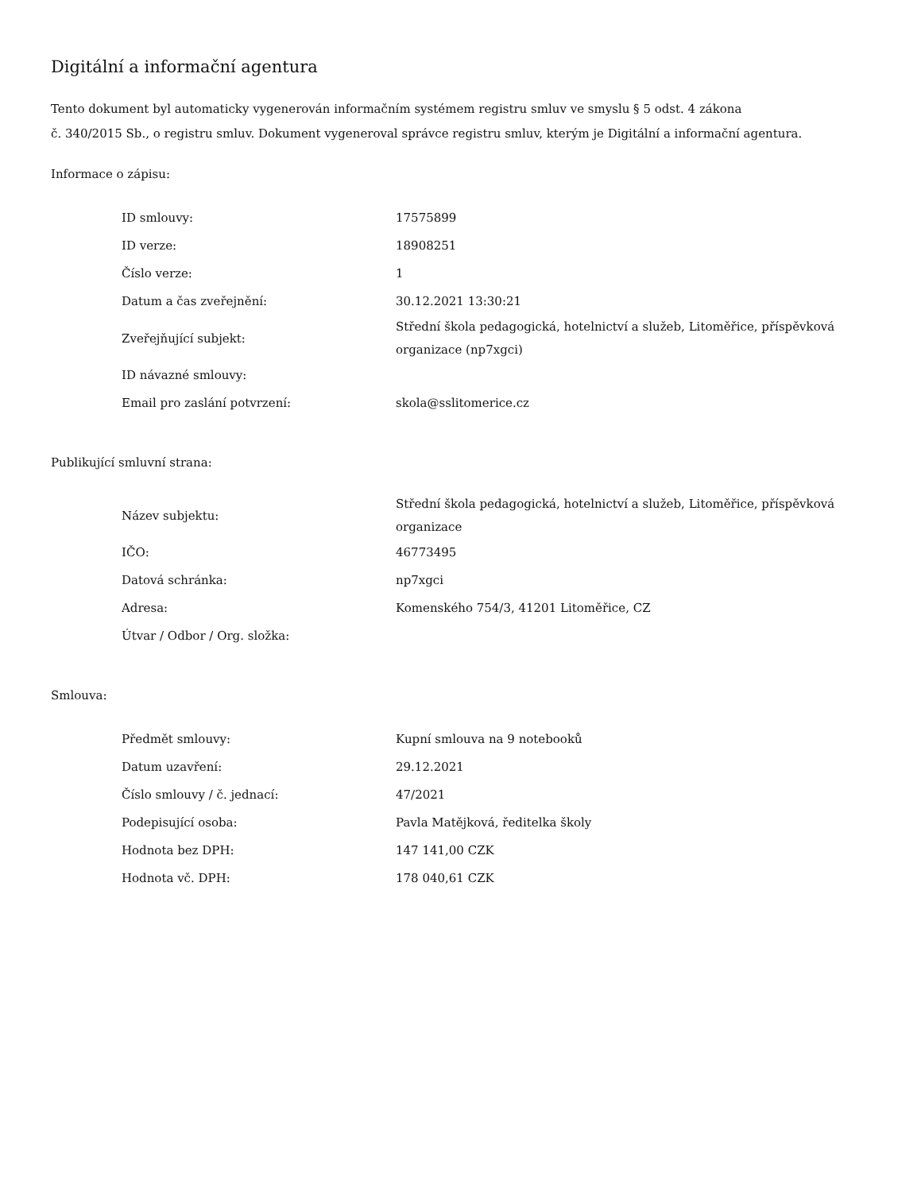Digitální a informační agentura
Tento dokument byl automaticky vygenerován informačním systémem registru smluv ve smyslu § 5 odst. 4 zákona
č. 340/2015 Sb., o registru smluv. Dokument vygeneroval správce registru smluv, kterým je Digitální a informační agentura.
Informace o zápisu:
| ID smlouvy: | 17575899 |
| ID verze: | 18908251 |
| Číslo verze: | 1 |
| Datum a čas zveřejnění: | 30.12.2021 13:30:21 |
| Zveřejňující subjekt: | Střední škola pedagogická, hotelnictví a služeb, Litoměřice, příspěvková organizace (np7xgci) |
| ID návazné smlouvy: | |
| Email pro zaslání potvrzení: | skola@sslitomerice.cz |
Publikující smluvní strana:
| Název subjektu: | Střední škola pedagogická, hotelnictví a služeb, Litoměřice, příspěvková organizace |
| IČO: | 46773495 |
| Datová schránka: | np7xgci |
| Adresa: | Komenského 754/3, 41201 Litoměřice, CZ |
| Útvar / Odbor / Org. složka: | |
Smlouva:
| Předmět smlouvy: | Kupní smlouva na 9 notebooků |
| Datum uzavření: | 29.12.2021 |
| Číslo smlouvy / č. jednací: | 47/2021 |
| Podepisující osoba: | Pavla Matějková, ředitelka školy |
| Hodnota bez DPH: | 147 141,00 CZK |
| Hodnota vč. DPH: | 178 040,61 CZK |